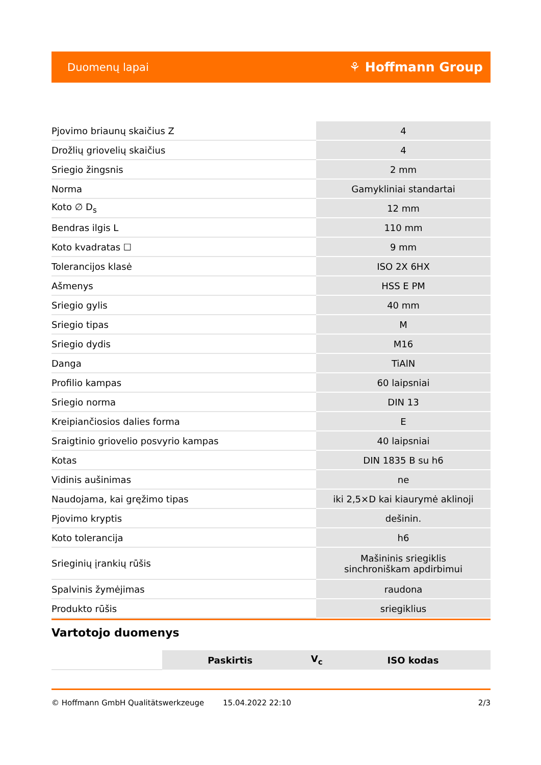Duomenų lapai ⚘ Hoffmann Group
| Pjovimo briaunų skaičius Z | 4 |
| Drožlių griovelių skaičius | 4 |
| Sriegio žingsnis | 2 mm |
| Norma | Gamykliniai standartai |
| Koto ∅ D<sub>s</sub> | 12 mm |
| Bendras ilgis L | 110 mm |
| Koto kvadratas ☐ | 9 mm |
| Tolerancijos klasė | ISO 2X 6HX |
| Ašmenys | HSS E PM |
| Sriegio gylis | 40 mm |
| Sriegio tipas | M |
| Sriegio dydis | M16 |
| Danga | TiAlN |
| Profilio kampas | 60 laipsniai |
| Sriegio norma | DIN 13 |
| Kreipiančiosios dalies forma | E |
| Sraigtinio griovelio posvyrio kampas | 40 laipsniai |
| Kotas | DIN 1835 B su h6 |
| Vidinis aušinimas | ne |
| Naudojama, kai gręžimo tipas | iki 2,5×D kai kiaurymė aklinoji |
| Pjovimo kryptis | dešinin. |
| Koto tolerancija | h6 |
| Srieginių įrankių rūšis | Mašininis sriegiklis sinchroniškam apdirbimui |
| Spalvinis žymėjimas | raudona |
| Produkto rūšis | sriegiklius |
Vartotojo duomenys
| | Paskirtis | V<sub>c</sub> | ISO kodas |
© Hoffmann GmbH Qualitätswerkzeuge 15.04.2022 22:10 2/3